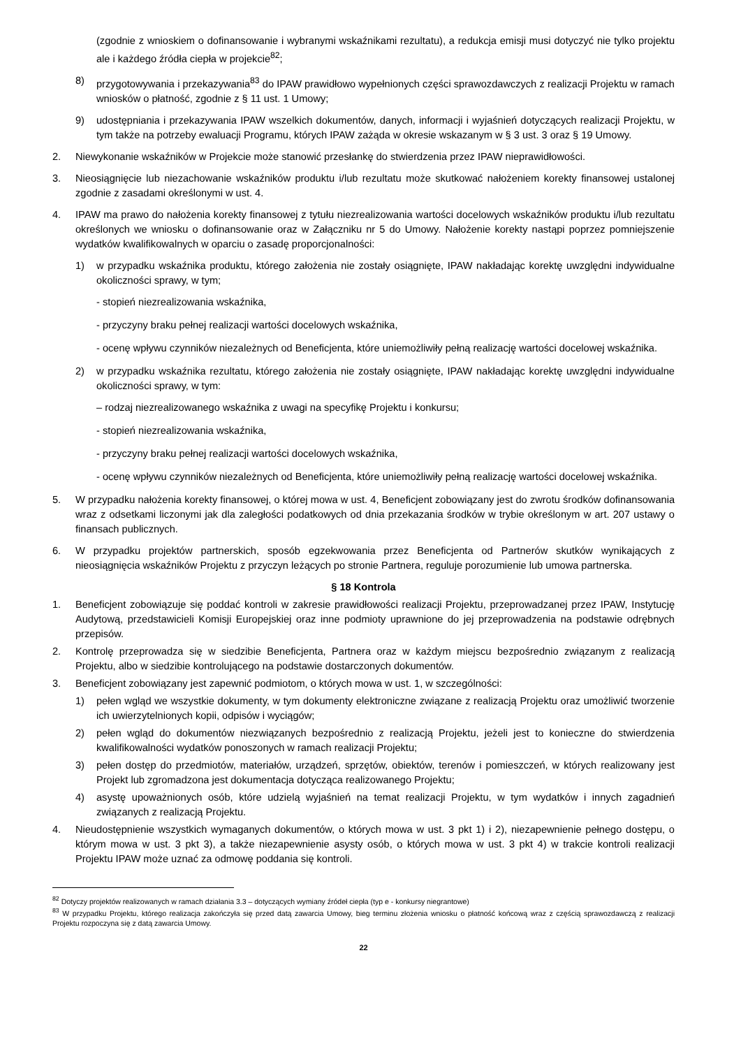(zgodnie z wnioskiem o dofinansowanie i wybranymi wskaźnikami rezultatu), a redukcja emisji musi dotyczyć nie tylko projektu ale i każdego źródła ciepła w projekcie<sup>82</sup>;
8) przygotowywania i przekazywania<sup>83</sup> do IPAW prawidłowo wypełnionych części sprawozdawczych z realizacji Projektu w ramach wniosków o płatność, zgodnie z § 11 ust. 1 Umowy;
9) udostępniania i przekazywania IPAW wszelkich dokumentów, danych, informacji i wyjaśnień dotyczących realizacji Projektu, w tym także na potrzeby ewaluacji Programu, których IPAW zażąda w okresie wskazanym w § 3 ust. 3 oraz § 19 Umowy.
2. Niewykonanie wskaźników w Projekcie może stanowić przesłankę do stwierdzenia przez IPAW nieprawidłowości.
3. Nieosiągnięcie lub niezachowanie wskaźników produktu i/lub rezultatu może skutkować nałożeniem korekty finansowej ustalonej zgodnie z zasadami określonymi w ust. 4.
4. IPAW ma prawo do nałożenia korekty finansowej z tytułu niezrealizowania wartości docelowych wskaźników produktu i/lub rezultatu określonych we wniosku o dofinansowanie oraz w Załączniku nr 5 do Umowy. Nałożenie korekty nastąpi poprzez pomniejszenie wydatków kwalifikowalnych w oparciu o zasadę proporcjonalności:
1) w przypadku wskaźnika produktu, którego założenia nie zostały osiągnięte, IPAW nakładając korektę uwzględni indywidualne okoliczności sprawy, w tym;
- stopień niezrealizowania wskaźnika,
- przyczyny braku pełnej realizacji wartości docelowych wskaźnika,
- ocenę wpływu czynników niezależnych od Beneficjenta, które uniemożliwiły pełną realizację wartości docelowej wskaźnika.
2) w przypadku wskaźnika rezultatu, którego założenia nie zostały osiągnięte, IPAW nakładając korektę uwzględni indywidualne okoliczności sprawy, w tym:
– rodzaj niezrealizowanego wskaźnika z uwagi na specyfikę Projektu i konkursu;
- stopień niezrealizowania wskaźnika,
- przyczyny braku pełnej realizacji wartości docelowych wskaźnika,
- ocenę wpływu czynników niezależnych od Beneficjenta, które uniemożliwiły pełną realizację wartości docelowej wskaźnika.
5. W przypadku nałożenia korekty finansowej, o której mowa w ust. 4, Beneficjent zobowiązany jest do zwrotu środków dofinansowania wraz z odsetkami liczonymi jak dla zaległości podatkowych od dnia przekazania środków w trybie określonym w art. 207 ustawy o finansach publicznych.
6. W przypadku projektów partnerskich, sposób egzekwowania przez Beneficjenta od Partnerów skutków wynikających z nieosiągnięcia wskaźników Projektu z przyczyn leżących po stronie Partnera, reguluje porozumienie lub umowa partnerska.
§ 18 Kontrola
1. Beneficjent zobowiązuje się poddać kontroli w zakresie prawidłowości realizacji Projektu, przeprowadzanej przez IPAW, Instytucję Audytową, przedstawicieli Komisji Europejskiej oraz inne podmioty uprawnione do jej przeprowadzenia na podstawie odrębnych przepisów.
2. Kontrolę przeprowadza się w siedzibie Beneficjenta, Partnera oraz w każdym miejscu bezpośrednio związanym z realizacją Projektu, albo w siedzibie kontrolującego na podstawie dostarczonych dokumentów.
3. Beneficjent zobowiązany jest zapewnić podmiotom, o których mowa w ust. 1, w szczególności:
1) pełen wgląd we wszystkie dokumenty, w tym dokumenty elektroniczne związane z realizacją Projektu oraz umożliwić tworzenie ich uwierzytelnionych kopii, odpisów i wyciągów;
2) pełen wgląd do dokumentów niezwiązanych bezpośrednio z realizacją Projektu, jeżeli jest to konieczne do stwierdzenia kwalifikowalności wydatków ponoszonych w ramach realizacji Projektu;
3) pełen dostęp do przedmiotów, materiałów, urządzeń, sprzętów, obiektów, terenów i pomieszczeń, w których realizowany jest Projekt lub zgromadzona jest dokumentacja dotycząca realizowanego Projektu;
4) asystę upoważnionych osób, które udzielą wyjaśnień na temat realizacji Projektu, w tym wydatków i innych zagadnień związanych z realizacją Projektu.
4. Nieudostępnienie wszystkich wymaganych dokumentów, o których mowa w ust. 3 pkt 1) i 2), niezapewnienie pełnego dostępu, o którym mowa w ust. 3 pkt 3), a także niezapewnienie asysty osób, o których mowa w ust. 3 pkt 4) w trakcie kontroli realizacji Projektu IPAW może uznać za odmowę poddania się kontroli.
<sup>82</sup> Dotyczy projektów realizowanych w ramach działania 3.3 – dotyczących wymiany źródeł ciepła (typ e - konkursy niegrantowe)
<sup>83</sup> W przypadku Projektu, którego realizacja zakończyła się przed datą zawarcia Umowy, bieg terminu złożenia wniosku o płatność końcową wraz z częścią sprawozdawczą z realizacji Projektu rozpoczyna się z datą zawarcia Umowy.
22